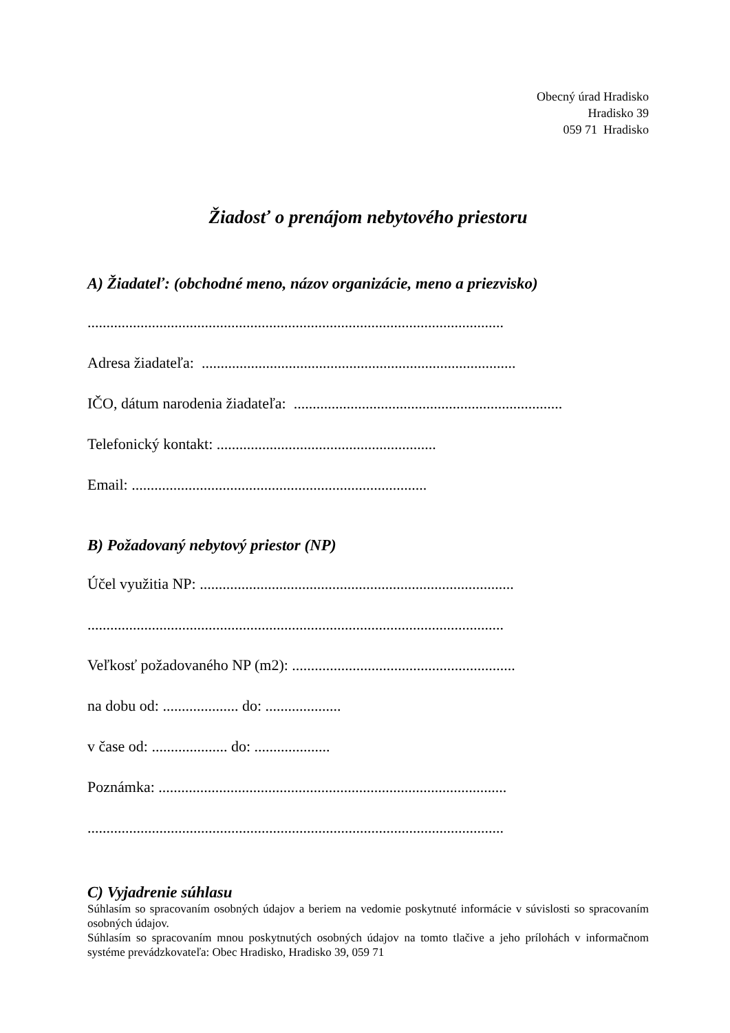Obecný úrad Hradisko
Hradisko 39
059 71 Hradisko
Žiadosť o prenájom nebytového priestoru
A) Žiadateľ: (obchodné meno, názov organizácie, meno a priezvisko)
..............................................................................................................
Adresa žiadateľa: ...................................................................................
IČO, dátum narodenia žiadateľa: .......................................................................
Telefonický kontakt: ..........................................................
Email: ..............................................................................
B) Požadovaný nebytový priestor (NP)
Účel využitia NP: ...................................................................................
..............................................................................................................
Veľkosť požadovaného NP (m2): ...........................................................
na dobu od: .................... do: ....................
v čase od: .................... do: ....................
Poznámka: ............................................................................................
..............................................................................................................
C) Vyjadrenie súhlasu
Súhlasím so spracovaním osobných údajov a beriem na vedomie poskytnuté informácie v súvislosti so spracovaním osobných údajov.
Súhlasím so spracovaním mnou poskytnutých osobných údajov na tomto tlačive a jeho prílohách v informačnom systéme prevádzkovateľa: Obec Hradisko, Hradisko 39, 059 71